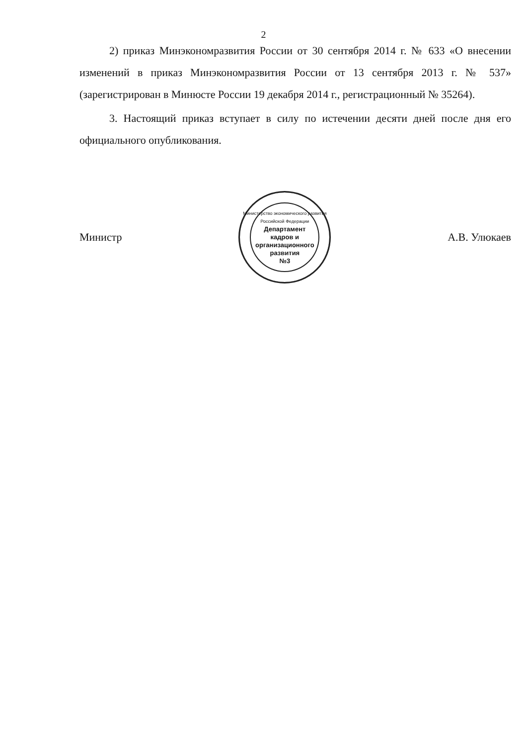2
2) приказ Минэкономразвития России от 30 сентября 2014 г. № 633 «О внесении изменений в приказ Минэкономразвития России от 13 сентября 2013 г. № 537» (зарегистрирован в Минюсте России 19 декабря 2014 г., регистрационный № 35264).
3. Настоящий приказ вступает в силу по истечении десяти дней после дня его официального опубликования.
Министр
Министерство экономического развития Российской Федерации
Департамент
кадров и
организационного
развития
№3
А.В. Улюкаев